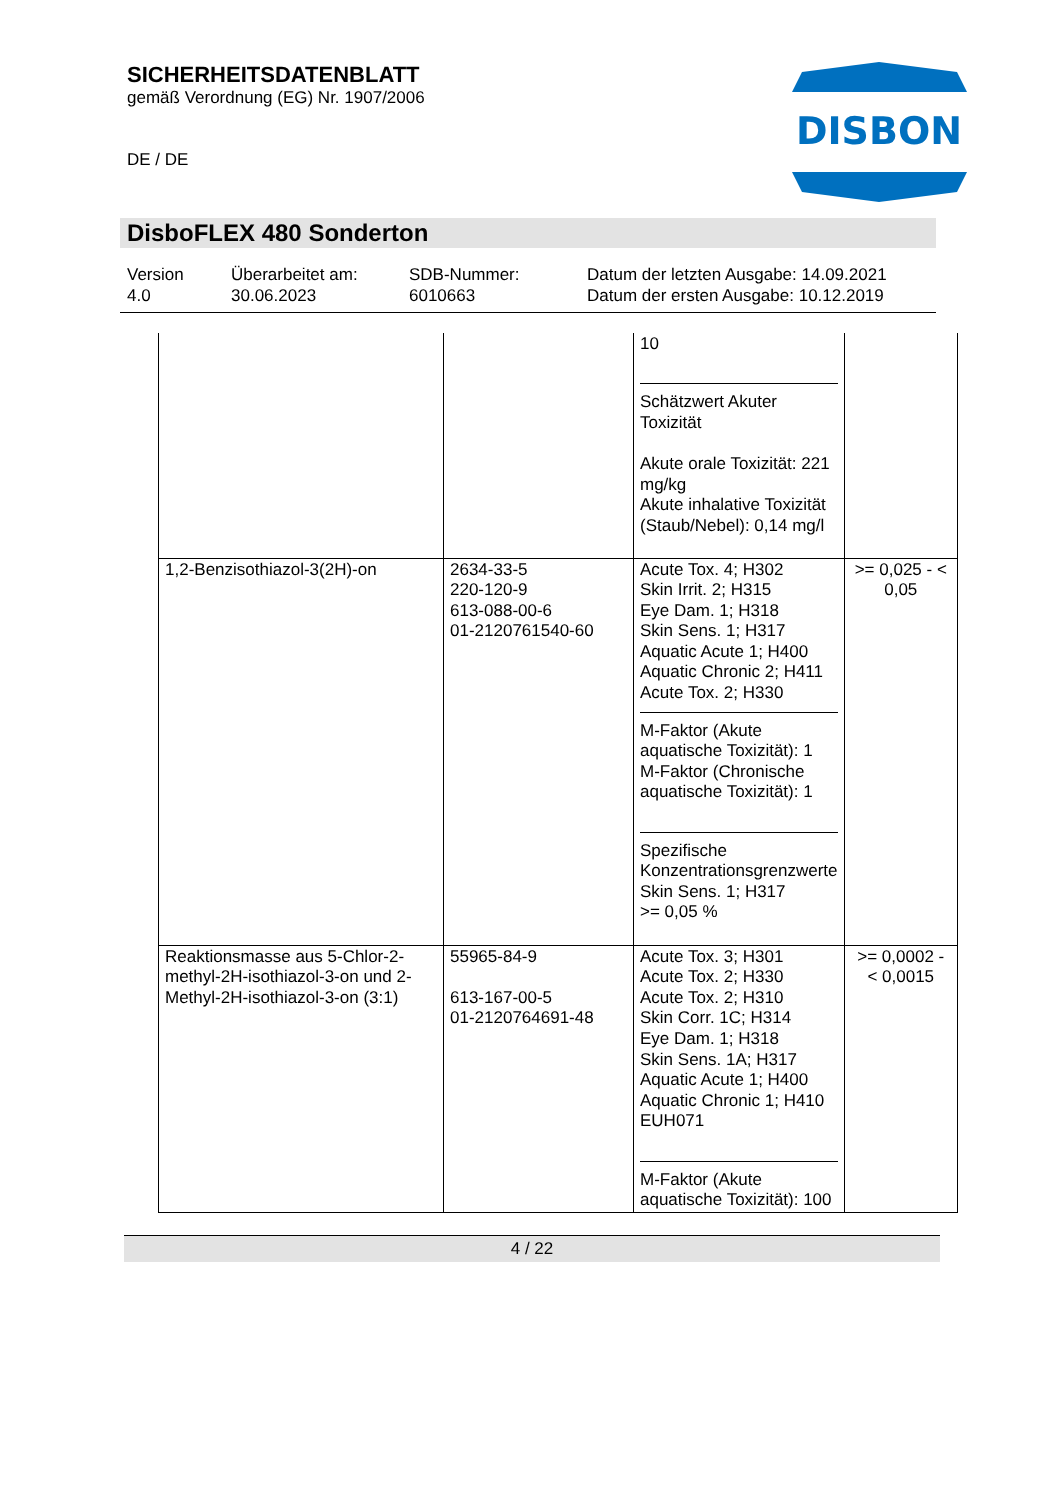SICHERHEITSDATENBLATT
gemäß Verordnung (EG) Nr. 1907/2006
DISBON
DE / DE
DisboFLEX 480 Sonderton
Version
4.0
Überarbeitet am:
30.06.2023
SDB-Nummer:
6010663
Datum der letzten Ausgabe: 14.09.2021
Datum der ersten Ausgabe: 10.12.2019
| | | 10 Schätzwert Akuter Toxizität Akute orale Toxizität: 221 mg/kg Akute inhalative Toxizität (Staub/Nebel): 0,14 mg/l | |
| 1,2-Benzisothiazol-3(2H)-on | 2634-33-5 220-120-9 613-088-00-6 01-2120761540-60 | Acute Tox. 4; H302 Skin Irrit. 2; H315 Eye Dam. 1; H318 Skin Sens. 1; H317 Aquatic Acute 1; H400 Aquatic Chronic 2; H411 Acute Tox. 2; H330 M-Faktor (Akute aquatische Toxizität): 1 M-Faktor (Chronische aquatische Toxizität): 1 Spezifische Konzentrationsgrenzwerte Skin Sens. 1; H317 >= 0,05 % | >= 0,025 - < 0,05 |
| Reaktionsmasse aus 5-Chlor-2-methyl-2H-isothiazol-3-on und 2-Methyl-2H-isothiazol-3-on (3:1) | 55965-84-9 613-167-00-5 01-2120764691-48 | Acute Tox. 3; H301 Acute Tox. 2; H330 Acute Tox. 2; H310 Skin Corr. 1C; H314 Eye Dam. 1; H318 Skin Sens. 1A; H317 Aquatic Acute 1; H400 Aquatic Chronic 1; H410 EUH071 M-Faktor (Akute aquatische Toxizität): 100 | >= 0,0002 - < 0,0015 |
4 / 22